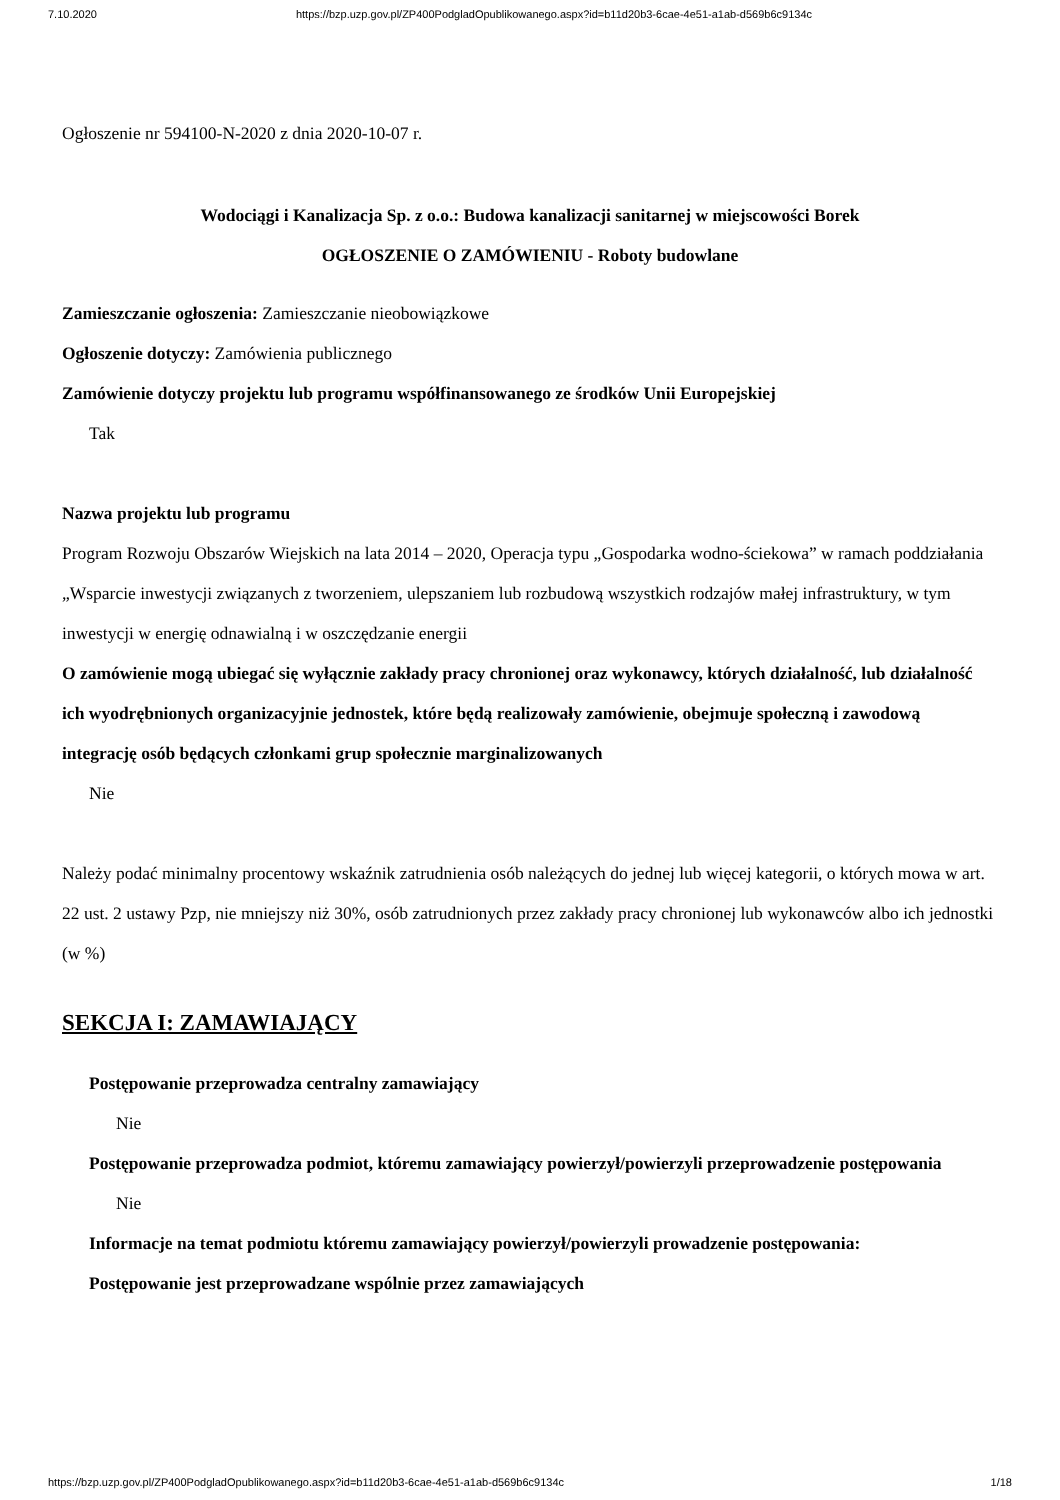7.10.2020 https://bzp.uzp.gov.pl/ZP400PodgladOpublikowanego.aspx?id=b11d20b3-6cae-4e51-a1ab-d569b6c9134c
Ogłoszenie nr 594100-N-2020 z dnia 2020-10-07 r.
Wodociągi i Kanalizacja Sp. z o.o.: Budowa kanalizacji sanitarnej w miejscowości Borek
OGŁOSZENIE O ZAMÓWIENIU - Roboty budowlane
Zamieszczanie ogłoszenia: Zamieszczanie nieobowiązkowe
Ogłoszenie dotyczy: Zamówienia publicznego
Zamówienie dotyczy projektu lub programu współfinansowanego ze środków Unii Europejskiej
Tak
Nazwa projektu lub programu
Program Rozwoju Obszarów Wiejskich na lata 2014 – 2020, Operacja typu „Gospodarka wodno-ściekowa” w ramach poddziałania „Wsparcie inwestycji związanych z tworzeniem, ulepszaniem lub rozbudową wszystkich rodzajów małej infrastruktury, w tym inwestycji w energię odnawialną i w oszczędzanie energii
O zamówienie mogą ubiegać się wyłącznie zakłady pracy chronionej oraz wykonawcy, których działalność, lub działalność ich wyodrębnionych organizacyjnie jednostek, które będą realizowały zamówienie, obejmuje społeczną i zawodową integrację osób będących członkami grup społecznie marginalizowanych
Nie
Należy podać minimalny procentowy wskaźnik zatrudnienia osób należących do jednej lub więcej kategorii, o których mowa w art. 22 ust. 2 ustawy Pzp, nie mniejszy niż 30%, osób zatrudnionych przez zakłady pracy chronionej lub wykonawców albo ich jednostki (w %)
SEKCJA I: ZAMAWIAJĄCY
Postępowanie przeprowadza centralny zamawiający
Nie
Postępowanie przeprowadza podmiot, któremu zamawiający powierzył/powierzyli przeprowadzenie postępowania
Nie
Informacje na temat podmiotu któremu zamawiający powierzył/powierzyli prowadzenie postępowania:
Postępowanie jest przeprowadzane wspólnie przez zamawiających
https://bzp.uzp.gov.pl/ZP400PodgladOpublikowanego.aspx?id=b11d20b3-6cae-4e51-a1ab-d569b6c9134c 1/18